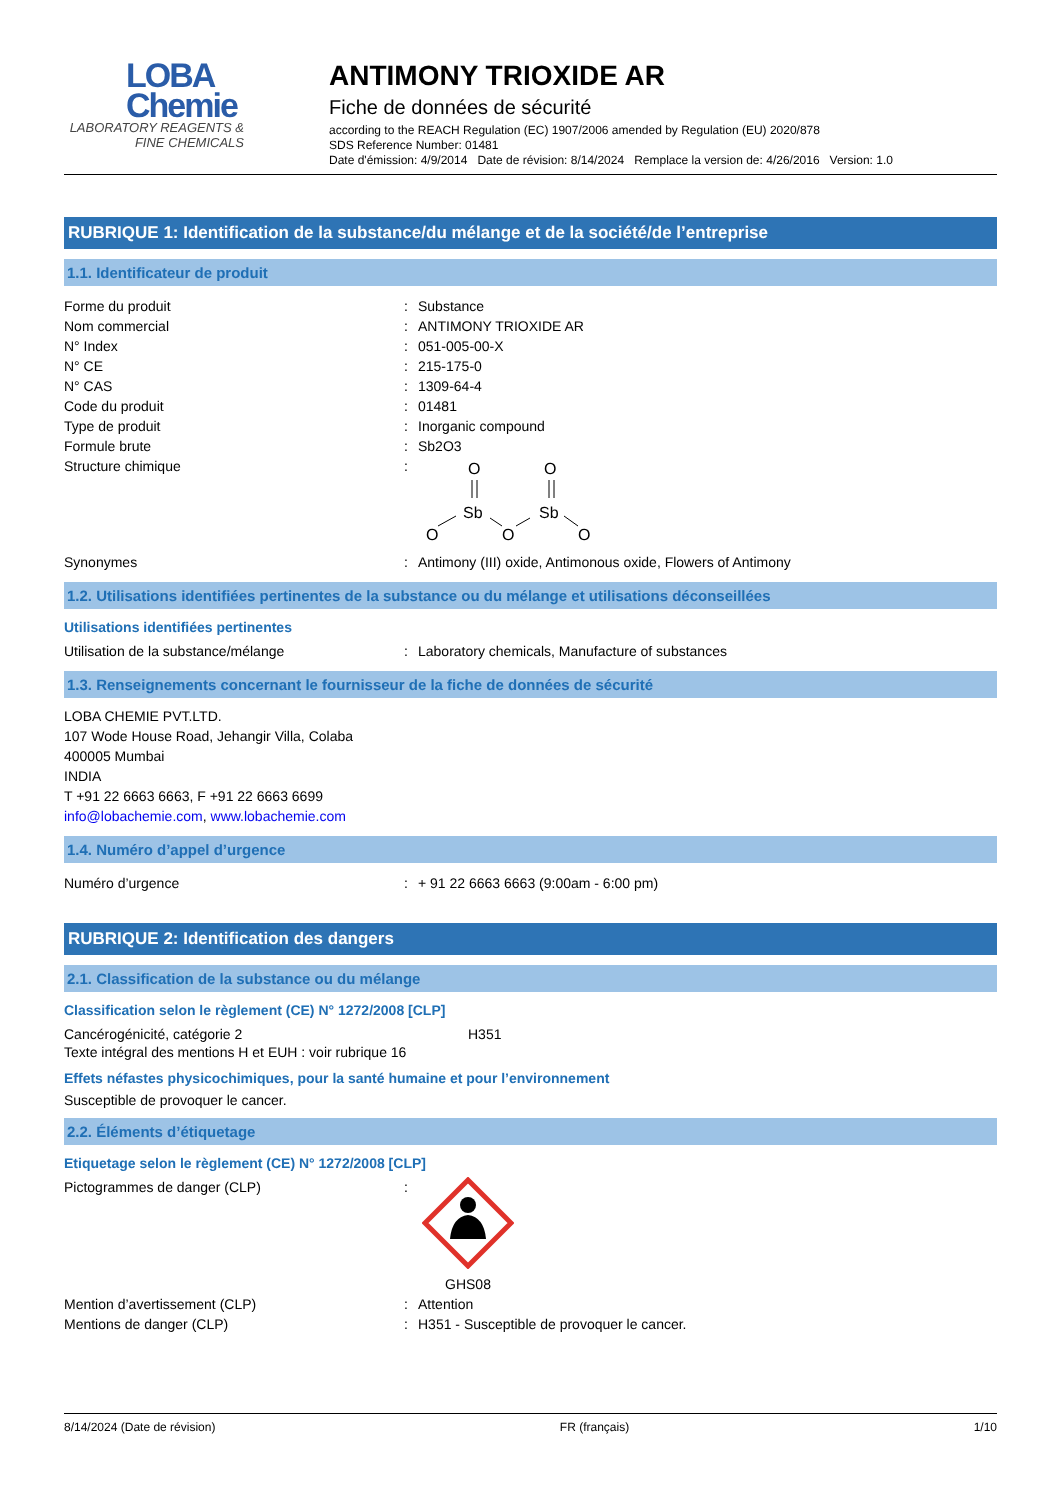LOBA
Chemie
LABORATORY REAGENTS & FINE CHEMICALS
ANTIMONY TRIOXIDE AR
Fiche de données de sécurité
according to the REACH Regulation (EC) 1907/2006 amended by Regulation (EU) 2020/878
SDS Reference Number: 01481
Date d'émission: 4/9/2014 Date de révision: 8/14/2024 Remplace la version de: 4/26/2016 Version: 1.0
RUBRIQUE 1: Identification de la substance/du mélange et de la société/de l’entreprise
1.1. Identificateur de produit
Forme du produit: Substance
Nom commercial: ANTIMONY TRIOXIDE AR
N° Index: 051-005-00-X
N° CE: 215-175-0
N° CAS: 1309-64-4
Code du produit: 01481
Type de produit: Inorganic compound
Formule brute: Sb2O3
Structure chimique:
O
O
Sb
Sb
O
O
O
Synonymes: Antimony (III) oxide, Antimonous oxide, Flowers of Antimony
1.2. Utilisations identifiées pertinentes de la substance ou du mélange et utilisations déconseillées
Utilisations identifiées pertinentes
Utilisation de la substance/mélange: Laboratory chemicals, Manufacture of substances
1.3. Renseignements concernant le fournisseur de la fiche de données de sécurité
LOBA CHEMIE PVT.LTD.
107 Wode House Road, Jehangir Villa, Colaba
400005 Mumbai
INDIA
T +91 22 6663 6663, F +91 22 6663 6699
info@lobachemie.com, www.lobachemie.com
1.4. Numéro d’appel d’urgence
Numéro d’urgence: + 91 22 6663 6663 (9:00am - 6:00 pm)
RUBRIQUE 2: Identification des dangers
2.1. Classification de la substance ou du mélange
Classification selon le règlement (CE) N° 1272/2008 [CLP]
Cancérogénicité, catégorie 2 H351
Texte intégral des mentions H et EUH : voir rubrique 16
Effets néfastes physicochimiques, pour la santé humaine et pour l’environnement
Susceptible de provoquer le cancer.
2.2. Éléments d’étiquetage
Etiquetage selon le règlement (CE) N° 1272/2008 [CLP]
Pictogrammes de danger (CLP):
GHS08
Mention d’avertissement (CLP): Attention
Mentions de danger (CLP): H351 - Susceptible de provoquer le cancer.
8/14/2024 (Date de révision) FR (français) 1/10